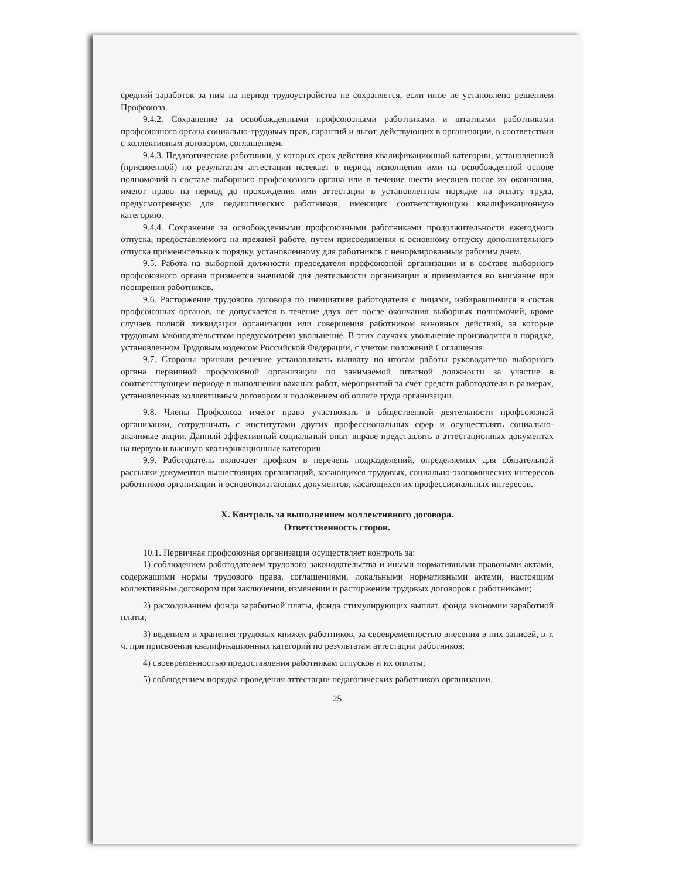средний заработок за ним на период трудоустройства не сохраняется, если иное не установлено решением Профсоюза.
9.4.2. Сохранение за освобожденными профсоюзными работниками и штатными работниками профсоюзного органа социально-трудовых прав, гарантий и льгот, действующих в организации, в соответствии с коллективным договором, соглашением.
9.4.3. Педагогические работники, у которых срок действия квалификационной категории, установленной (присвоенной) по результатам аттестации истекает в период исполнения ими на освобожденной основе полномочий в составе выборного профсоюзного органа или в течение шести месяцев после их окончания, имеют право на период до прохождения ими аттестации в установленном порядке на оплату труда, предусмотренную для педагогических работников, имеющих соответствующую квалификационную категорию.
9.4.4. Сохранение за освобожденными профсоюзными работниками продолжительности ежегодного отпуска, предоставляемого на прежней работе, путем присоединения к основному отпуску дополнительного отпуска применительно к порядку, установленному для работников с ненормированным рабочим днем.
9.5. Работа на выборной должности председателя профсоюзной организации и в составе выборного профсоюзного органа признается значимой для деятельности организации и принимается во внимание при поощрении работников.
9.6. Расторжение трудового договора по инициативе работодателя с лицами, избиравшимися в состав профсоюзных органов, не допускается в течение двух лет после окончания выборных полномочий, кроме случаев полной ликвидации организации или совершения работником виновных действий, за которые трудовым законодательством предусмотрено увольнение. В этих случаях увольнение производится в порядке, установленном Трудовым кодексом Российской Федерации, с учетом положений Соглашения.
9.7. Стороны приняли решение устанавливать выплату по итогам работы руководителю выборного органа первичной профсоюзной организации по занимаемой штатной должности за участие в соответствующем периоде в выполнении важных работ, мероприятий за счет средств работодателя в размерах, установленных коллективным договором и положением об оплате труда организации.
9.8. Члены Профсоюза имеют право участвовать в общественной деятельности профсоюзной организации, сотрудничать с институтами других профессиональных сфер и осуществлять социально-значимые акции. Данный эффективный социальный опыт вправе представлять в аттестационных документах на первую и высшую квалификационные категории.
9.9. Работодатель включает профком в перечень подразделений, определяемых для обязательной рассылки документов вышестоящих организаций, касающихся трудовых, социально-экономических интересов работников организации и основополагающих документов, касающихся их профессиональных интересов.
X. Контроль за выполнением коллективного договора.
Ответственность сторон.
10.1. Первичная профсоюзная организация осуществляет контроль за:
1) соблюдением работодателем трудового законодательства и иными нормативными правовыми актами, содержащими нормы трудового права, соглашениями, локальными нормативными актами, настоящим коллективным договором при заключении, изменении и расторжении трудовых договоров с работниками;
2) расходованием фонда заработной платы, фонда стимулирующих выплат, фонда экономии заработной платы;
3) ведением и хранения трудовых книжек работников, за своевременностью внесения в них записей, в т. ч. при присвоении квалификационных категорий по результатам аттестации работников;
4) своевременностью предоставления работникам отпусков и их оплаты;
5) соблюдением порядка проведения аттестации педагогических работников организации.
25